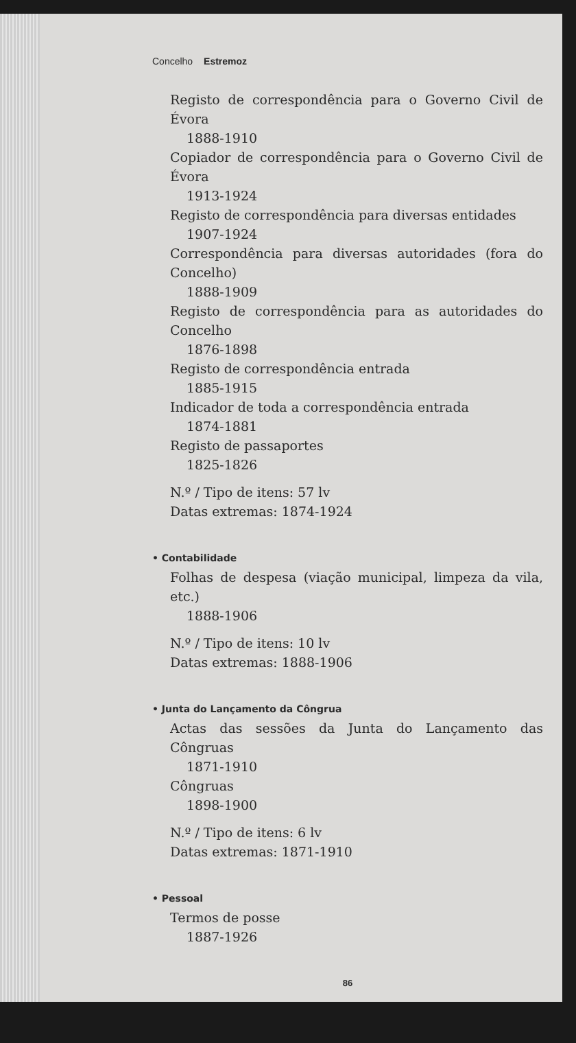Concelho Estremoz
Registo de correspondência para o Governo Civil de Évora
1888-1910
Copiador de correspondência para o Governo Civil de Évora
1913-1924
Registo de correspondência para diversas entidades
1907-1924
Correspondência para diversas autoridades (fora do Concelho)
1888-1909
Registo de correspondência para as autoridades do Concelho
1876-1898
Registo de correspondência entrada
1885-1915
Indicador de toda a correspondência entrada
1874-1881
Registo de passaportes
1825-1826
N.º / Tipo de itens: 57 lv
Datas extremas: 1874-1924
• Contabilidade
Folhas de despesa (viação municipal, limpeza da vila, etc.)
1888-1906
N.º / Tipo de itens: 10 lv
Datas extremas: 1888-1906
• Junta do Lançamento da Côngrua
Actas das sessões da Junta do Lançamento das Côngruas
1871-1910
Côngruas
1898-1900
N.º / Tipo de itens: 6 lv
Datas extremas: 1871-1910
• Pessoal
Termos de posse
1887-1926
86